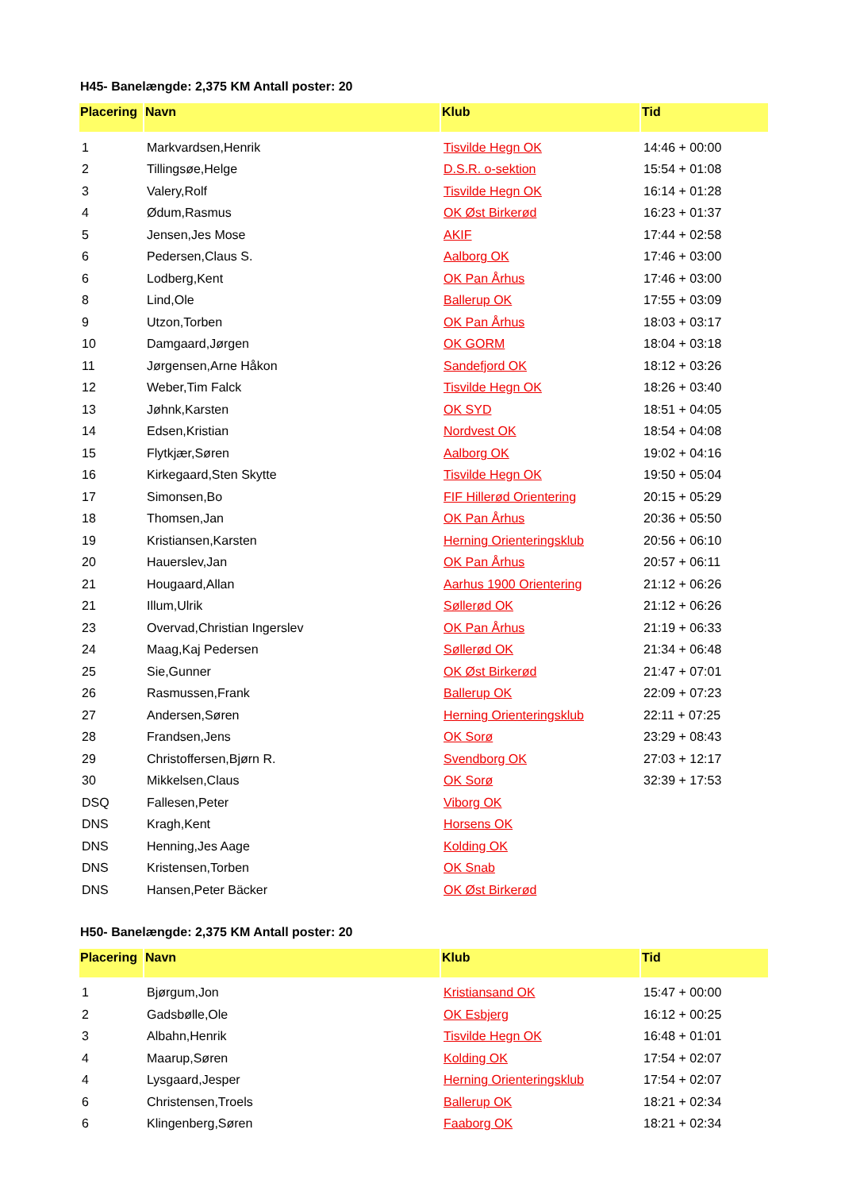H45- Banelængde: 2,375 KM Antall poster: 20
| Placering | Navn | Klub | Tid |
| --- | --- | --- | --- |
| 1 | Markvardsen,Henrik | Tisvilde Hegn OK | 14:46 + 00:00 |
| 2 | Tillingsøe,Helge | D.S.R. o-sektion | 15:54 + 01:08 |
| 3 | Valery,Rolf | Tisvilde Hegn OK | 16:14 + 01:28 |
| 4 | Ødum,Rasmus | OK Øst Birkerød | 16:23 + 01:37 |
| 5 | Jensen,Jes Mose | AKIF | 17:44 + 02:58 |
| 6 | Pedersen,Claus S. | Aalborg OK | 17:46 + 03:00 |
| 6 | Lodberg,Kent | OK Pan Århus | 17:46 + 03:00 |
| 8 | Lind,Ole | Ballerup OK | 17:55 + 03:09 |
| 9 | Utzon,Torben | OK Pan Århus | 18:03 + 03:17 |
| 10 | Damgaard,Jørgen | OK GORM | 18:04 + 03:18 |
| 11 | Jørgensen,Arne Håkon | Sandefjord OK | 18:12 + 03:26 |
| 12 | Weber,Tim Falck | Tisvilde Hegn OK | 18:26 + 03:40 |
| 13 | Jøhnk,Karsten | OK SYD | 18:51 + 04:05 |
| 14 | Edsen,Kristian | Nordvest OK | 18:54 + 04:08 |
| 15 | Flytkjær,Søren | Aalborg OK | 19:02 + 04:16 |
| 16 | Kirkegaard,Sten Skytte | Tisvilde Hegn OK | 19:50 + 05:04 |
| 17 | Simonsen,Bo | FIF Hillerød Orientering | 20:15 + 05:29 |
| 18 | Thomsen,Jan | OK Pan Århus | 20:36 + 05:50 |
| 19 | Kristiansen,Karsten | Herning Orienteringsklub | 20:56 + 06:10 |
| 20 | Hauerslev,Jan | OK Pan Århus | 20:57 + 06:11 |
| 21 | Hougaard,Allan | Aarhus 1900 Orientering | 21:12 + 06:26 |
| 21 | Illum,Ulrik | Søllerød OK | 21:12 + 06:26 |
| 23 | Overvad,Christian Ingerslev | OK Pan Århus | 21:19 + 06:33 |
| 24 | Maag,Kaj Pedersen | Søllerød OK | 21:34 + 06:48 |
| 25 | Sie,Gunner | OK Øst Birkerød | 21:47 + 07:01 |
| 26 | Rasmussen,Frank | Ballerup OK | 22:09 + 07:23 |
| 27 | Andersen,Søren | Herning Orienteringsklub | 22:11 + 07:25 |
| 28 | Frandsen,Jens | OK Sorø | 23:29 + 08:43 |
| 29 | Christoffersen,Bjørn R. | Svendborg OK | 27:03 + 12:17 |
| 30 | Mikkelsen,Claus | OK Sorø | 32:39 + 17:53 |
| DSQ | Fallesen,Peter | Viborg OK | |
| DNS | Kragh,Kent | Horsens OK | |
| DNS | Henning,Jes Aage | Kolding OK | |
| DNS | Kristensen,Torben | OK Snab | |
| DNS | Hansen,Peter Bäcker | OK Øst Birkerød | |
H50- Banelængde: 2,375 KM Antall poster: 20
| Placering | Navn | Klub | Tid |
| --- | --- | --- | --- |
| 1 | Bjørgum,Jon | Kristiansand OK | 15:47 + 00:00 |
| 2 | Gadsbølle,Ole | OK Esbjerg | 16:12 + 00:25 |
| 3 | Albahn,Henrik | Tisvilde Hegn OK | 16:48 + 01:01 |
| 4 | Maarup,Søren | Kolding OK | 17:54 + 02:07 |
| 4 | Lysgaard,Jesper | Herning Orienteringsklub | 17:54 + 02:07 |
| 6 | Christensen,Troels | Ballerup OK | 18:21 + 02:34 |
| 6 | Klingenberg,Søren | Faaborg OK | 18:21 + 02:34 |